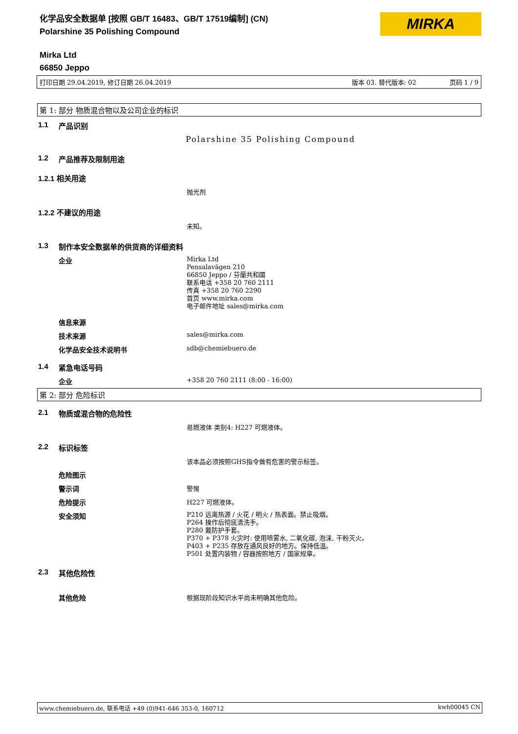化学品安全数据单 [按照 GB/T 16483、GB/T 17519编制] (CN)
Polarshine 35 Polishing Compound
Mirka Ltd
66850 Jeppo
MIRKA
打印日期 29.04.2019, 修订日期 26.04.2019 版本 03. 替代版本: 02 页码 1 / 9
第 1: 部分 物质混合物以及公司企业的标识
1.1 产品识别
Polarshine 35 Polishing Compound
1.2 产品推荐及限制用途
1.2.1 相关用途
抛光剂
1.2.2 不建议的用途
未知。
1.3 制作本安全数据单的供货商的详细资料
企业 Mirka Ltd
Pensalavägen 210
66850 Jeppo / 芬蘭共和國
联系电话 +358 20 760 2111
传真 +358 20 760 2290
首页 www.mirka.com
电子邮件地址 sales@mirka.com
信息来源
技术来源 sales@mirka.com
化学品安全技术说明书 sdb@chemiebuero.de
1.4 紧急电话号码
企业 +358 20 760 2111 (8:00 - 16:00)
第 2: 部分 危险标识
2.1 物质或混合物的危险性
易燃液体 类别4: H227 可燃液体。
2.2 标识标签
该本品必须按照GHS指令做有危害的警示标签。
危险图示
警示词 警惕
危险提示 H227 可燃液体。
安全须知 P210 远离热源 / 火花 / 明火 / 热表面。禁止吸烟。
P264 操作后彻底清洗手。
P280 戴防护手套。
P370 + P378 火灾时: 使用喷雾水, 二氧化碳, 泡沫, 干粉灭火。
P403 + P235 存放在通风良好的地方。保持低温。
P501 处置内装物 / 容器按照地方 / 国家规章。
2.3 其他危险性
其他危险 根据现阶段知识水平尚未明确其他危险。
www.chemiebuero.de, 联系电话 +49 (0)941-646 353-0, 160712 kwh00045 CN